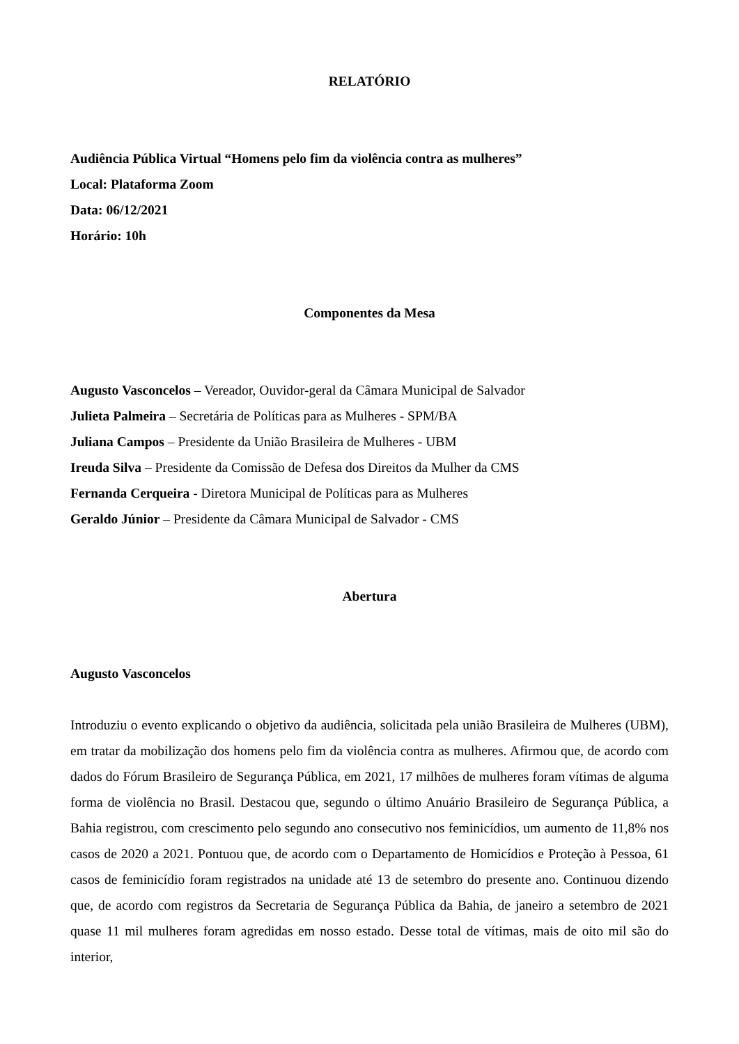RELATÓRIO
Audiência Pública Virtual “Homens pelo fim da violência contra as mulheres”
Local: Plataforma Zoom
Data: 06/12/2021
Horário: 10h
Componentes da Mesa
Augusto Vasconcelos – Vereador, Ouvidor-geral da Câmara Municipal de Salvador
Julieta Palmeira – Secretária de Políticas para as Mulheres - SPM/BA
Juliana Campos – Presidente da União Brasileira de Mulheres - UBM
Ireuda Silva – Presidente da Comissão de Defesa dos Direitos da Mulher da CMS
Fernanda Cerqueira - Diretora Municipal de Políticas para as Mulheres
Geraldo Júnior – Presidente da Câmara Municipal de Salvador - CMS
Abertura
Augusto Vasconcelos
Introduziu o evento explicando o objetivo da audiência, solicitada pela união Brasileira de Mulheres (UBM), em tratar da mobilização dos homens pelo fim da violência contra as mulheres. Afirmou que, de acordo com dados do Fórum Brasileiro de Segurança Pública, em 2021, 17 milhões de mulheres foram vítimas de alguma forma de violência no Brasil. Destacou que, segundo o último Anuário Brasileiro de Segurança Pública, a Bahia registrou, com crescimento pelo segundo ano consecutivo nos feminicídios, um aumento de 11,8% nos casos de 2020 a 2021. Pontuou que, de acordo com o Departamento de Homicídios e Proteção à Pessoa, 61 casos de feminicídio foram registrados na unidade até 13 de setembro do presente ano. Continuou dizendo que, de acordo com registros da Secretaria de Segurança Pública da Bahia, de janeiro a setembro de 2021 quase 11 mil mulheres foram agredidas em nosso estado. Desse total de vítimas, mais de oito mil são do interior,